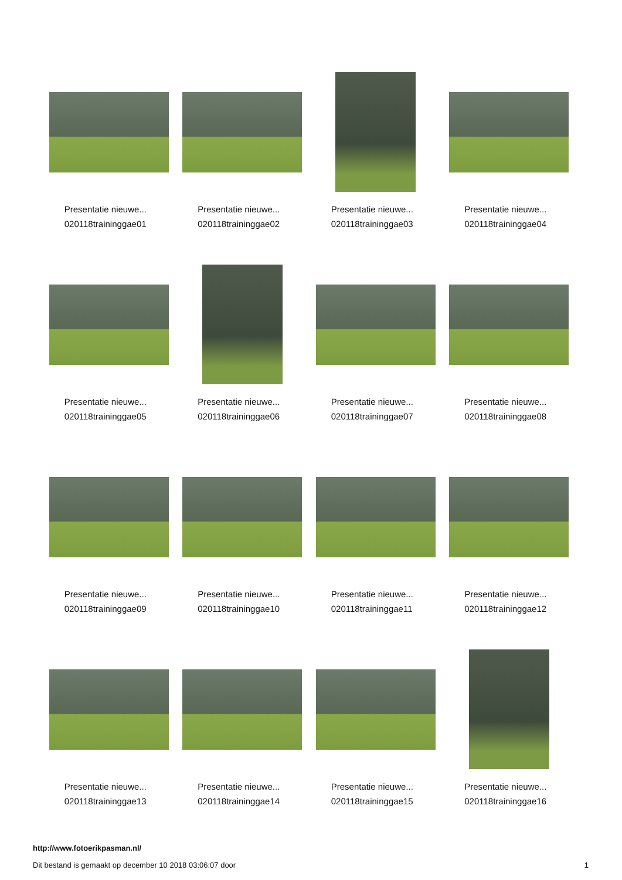Presentatie nieuwe...
020118traininggae01
Presentatie nieuwe...
020118traininggae02
Presentatie nieuwe...
020118traininggae03
Presentatie nieuwe...
020118traininggae04
Presentatie nieuwe...
020118traininggae05
Presentatie nieuwe...
020118traininggae06
Presentatie nieuwe...
020118traininggae07
Presentatie nieuwe...
020118traininggae08
Presentatie nieuwe...
020118traininggae09
Presentatie nieuwe...
020118traininggae10
Presentatie nieuwe...
020118traininggae11
Presentatie nieuwe...
020118traininggae12
Presentatie nieuwe...
020118traininggae13
Presentatie nieuwe...
020118traininggae14
Presentatie nieuwe...
020118traininggae15
Presentatie nieuwe...
020118traininggae16
http://www.fotoerikpasman.nl/
Dit bestand is gemaakt op december 10 2018 03:06:07 door 1